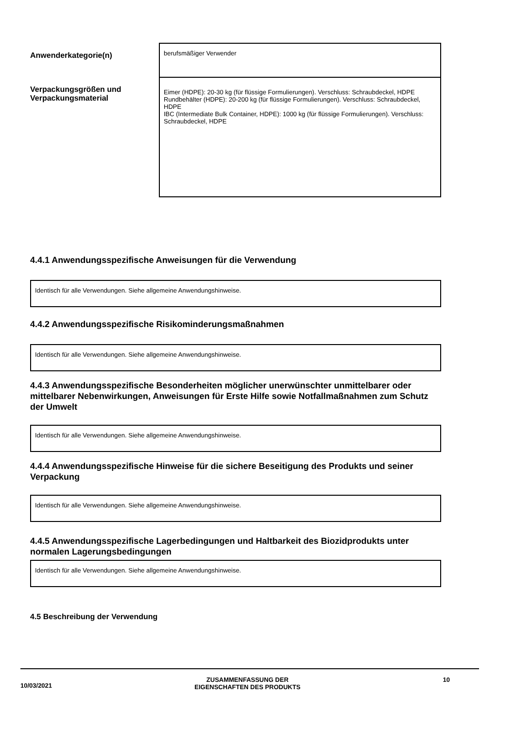| Anwenderkategorie(n) | berufsmäßiger Verwender |
| Verpackungsgrößen und Verpackungsmaterial | Eimer (HDPE): 20-30 kg (für flüssige Formulierungen). Verschluss: Schraubdeckel, HDPE Rundbehälter (HDPE): 20-200 kg (für flüssige Formulierungen). Verschluss: Schraubdeckel, HDPE IBC (Intermediate Bulk Container, HDPE): 1000 kg (für flüssige Formulierungen). Verschluss: Schraubdeckel, HDPE |
4.4.1 Anwendungsspezifische Anweisungen für die Verwendung
Identisch für alle Verwendungen. Siehe allgemeine Anwendungshinweise.
4.4.2 Anwendungsspezifische Risikominderungsmaßnahmen
Identisch für alle Verwendungen. Siehe allgemeine Anwendungshinweise.
4.4.3 Anwendungsspezifische Besonderheiten möglicher unerwünschter unmittelbarer oder mittelbarer Nebenwirkungen, Anweisungen für Erste Hilfe sowie Notfallmaßnahmen zum Schutz der Umwelt
Identisch für alle Verwendungen. Siehe allgemeine Anwendungshinweise.
4.4.4 Anwendungsspezifische Hinweise für die sichere Beseitigung des Produkts und seiner Verpackung
Identisch für alle Verwendungen. Siehe allgemeine Anwendungshinweise.
4.4.5 Anwendungsspezifische Lagerbedingungen und Haltbarkeit des Biozidprodukts unter normalen Lagerungsbedingungen
Identisch für alle Verwendungen. Siehe allgemeine Anwendungshinweise.
4.5 Beschreibung der Verwendung
10/03/2021 ZUSAMMENFASSUNG DER
EIGENSCHAFTEN DES PRODUKTS 10